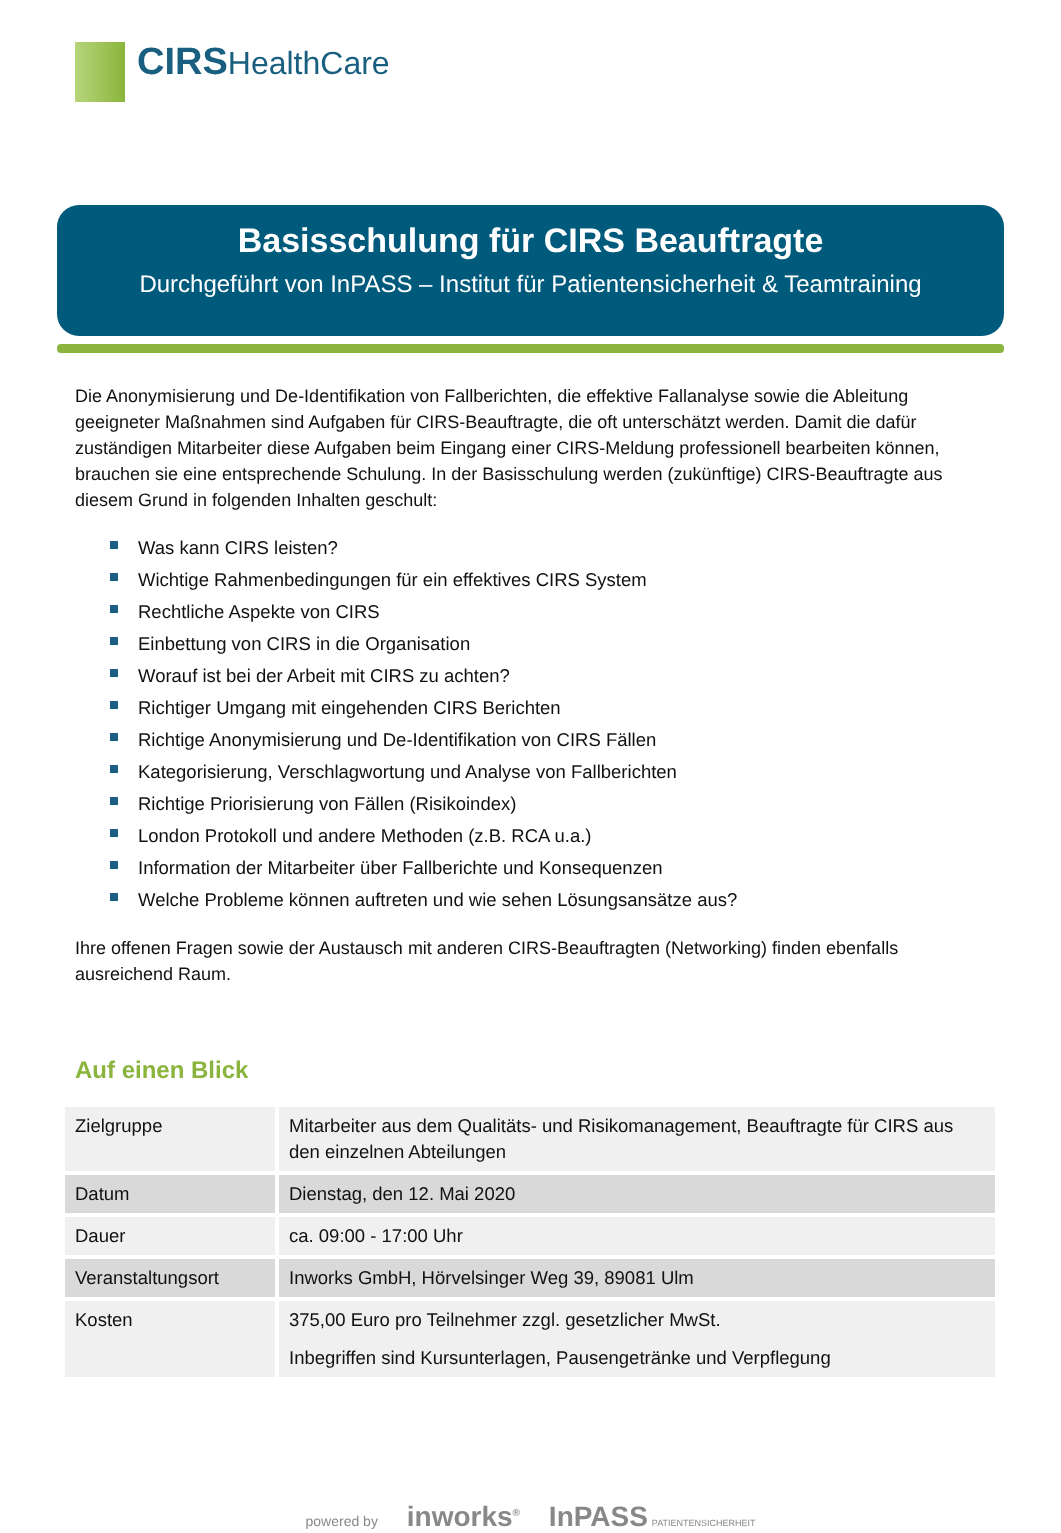CIRS HealthCare
Basisschulung für CIRS Beauftragte
Durchgeführt von InPASS – Institut für Patientensicherheit & Teamtraining
Die Anonymisierung und De-Identifikation von Fallberichten, die effektive Fallanalyse sowie die Ableitung geeigneter Maßnahmen sind Aufgaben für CIRS-Beauftragte, die oft unterschätzt werden. Damit die dafür zuständigen Mitarbeiter diese Aufgaben beim Eingang einer CIRS-Meldung professionell bearbeiten können, brauchen sie eine entsprechende Schulung. In der Basisschulung werden (zukünftige) CIRS-Beauftragte aus diesem Grund in folgenden Inhalten geschult:
Was kann CIRS leisten?
Wichtige Rahmenbedingungen für ein effektives CIRS System
Rechtliche Aspekte von CIRS
Einbettung von CIRS in die Organisation
Worauf ist bei der Arbeit mit CIRS zu achten?
Richtiger Umgang mit eingehenden CIRS Berichten
Richtige Anonymisierung und De-Identifikation von CIRS Fällen
Kategorisierung, Verschlagwortung und Analyse von Fallberichten
Richtige Priorisierung von Fällen (Risikoindex)
London Protokoll und andere Methoden (z.B. RCA u.a.)
Information der Mitarbeiter über Fallberichte und Konsequenzen
Welche Probleme können auftreten und wie sehen Lösungsansätze aus?
Ihre offenen Fragen sowie der Austausch mit anderen CIRS-Beauftragten (Networking) finden ebenfalls ausreichend Raum.
Auf einen Blick
| Zielgruppe | Mitarbeiter aus dem Qualitäts- und Risikomanagement, Beauftragte für CIRS aus den einzelnen Abteilungen |
| Datum | Dienstag, den 12. Mai 2020 |
| Dauer | ca. 09:00 - 17:00 Uhr |
| Veranstaltungsort | Inworks GmbH, Hörvelsinger Weg 39, 89081 Ulm |
| Kosten | 375,00 Euro pro Teilnehmer zzgl. gesetzlicher MwSt. Inbegriffen sind Kursunterlagen, Pausengetränke und Verpflegung |
powered by inworks<sup>®</sup> InPASS PATIENTENSICHERHEIT